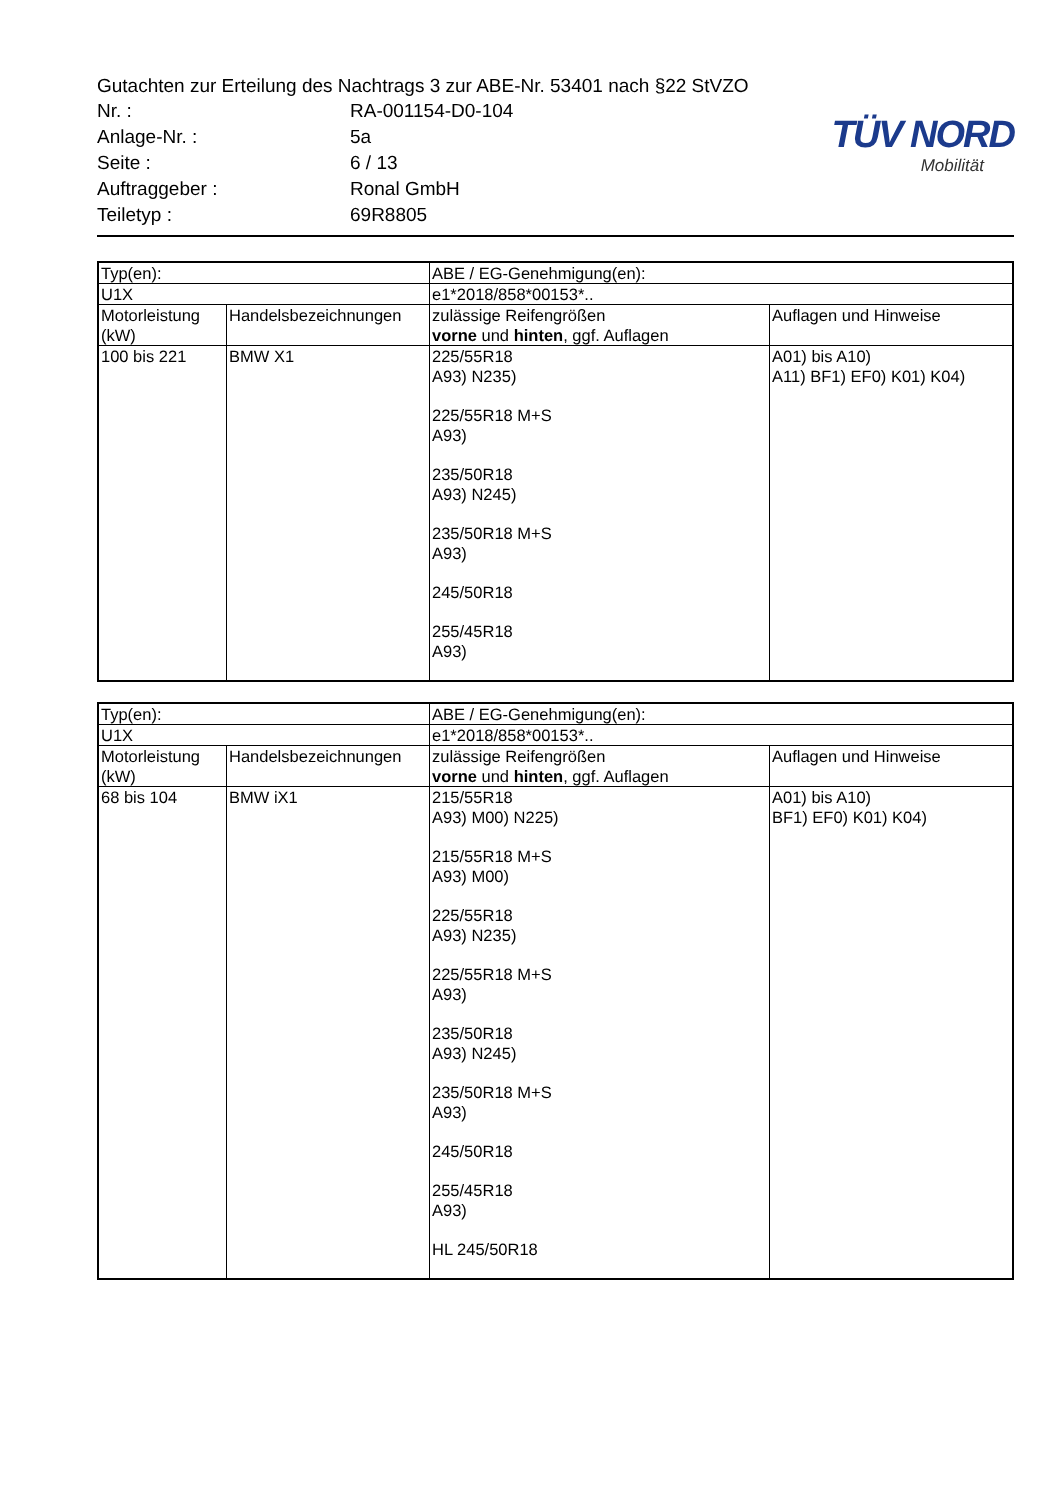Gutachten zur Erteilung des Nachtrags 3 zur ABE-Nr. 53401 nach §22 StVZO
| Nr. : | RA-001154-D0-104 |
| Anlage-Nr. : | 5a |
| Seite : | 6 / 13 |
| Auftraggeber : | Ronal GmbH |
| Teiletyp : | 69R8805 |
TÜV NORD
Mobilität
| Typ(en): | | ABE / EG-Genehmigung(en): | |
| --- | --- | --- | --- |
| U1X | | e1*2018/858*00153*.. | |
| Motorleistung (kW) | Handelsbezeichnungen | zulässige Reifengrößen vorne und hinten , ggf. Auflagen | Auflagen und Hinweise |
| 100 bis 221 | BMW X1 | 225/55R18 A93) N235) 225/55R18 M+S A93) 235/50R18 A93) N245) 235/50R18 M+S A93) 245/50R18 255/45R18 A93) | A01) bis A10) A11) BF1) EF0) K01) K04) |
| Typ(en): | | ABE / EG-Genehmigung(en): | |
| --- | --- | --- | --- |
| U1X | | e1*2018/858*00153*.. | |
| Motorleistung (kW) | Handelsbezeichnungen | zulässige Reifengrößen vorne und hinten , ggf. Auflagen | Auflagen und Hinweise |
| 68 bis 104 | BMW iX1 | 215/55R18 A93) M00) N225) 215/55R18 M+S A93) M00) 225/55R18 A93) N235) 225/55R18 M+S A93) 235/50R18 A93) N245) 235/50R18 M+S A93) 245/50R18 255/45R18 A93) HL 245/50R18 | A01) bis A10) BF1) EF0) K01) K04) |